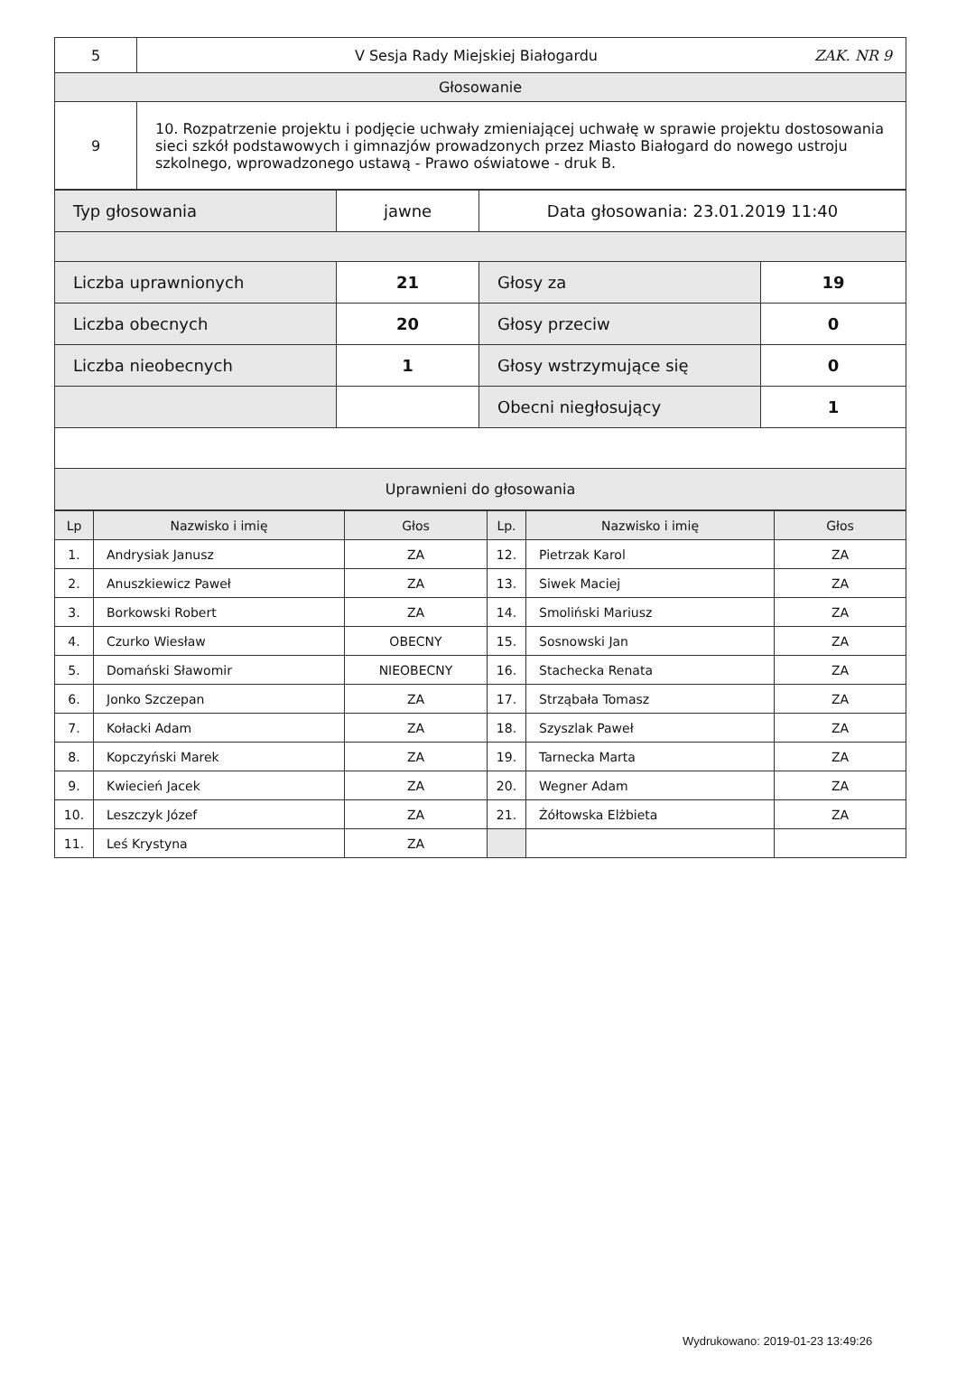| 5 | V Sesja Rady Miejskiej Białogardu ZAK. NR 9 |
| Głosowanie | |
| 9 | 10. Rozpatrzenie projektu i podjęcie uchwały zmieniającej uchwałę w sprawie projektu dostosowania sieci szkół podstawowych i gimnazjów prowadzonych przez Miasto Białogard do nowego ustroju szkolnego, wprowadzonego ustawą - Prawo oświatowe - druk B. |
| Typ głosowania | jawne | Data głosowania: 23.01.2019 11:40 | |
| Liczba uprawnionych | 21 | Głosy za | 19 |
| Liczba obecnych | 20 | Głosy przeciw | 0 |
| Liczba nieobecnych | 1 | Głosy wstrzymujące się | 0 |
| | | Obecni niegłosujący | 1 |
| Uprawnieni do głosowania | | | |
| Lp | Nazwisko i imię | Głos | Lp. | Nazwisko i imię | Głos |
| --- | --- | --- | --- | --- | --- |
| 1. | Andrysiak Janusz | ZA | 12. | Pietrzak Karol | ZA |
| 2. | Anuszkiewicz Paweł | ZA | 13. | Siwek Maciej | ZA |
| 3. | Borkowski Robert | ZA | 14. | Smoliński Mariusz | ZA |
| 4. | Czurko Wiesław | OBECNY | 15. | Sosnowski Jan | ZA |
| 5. | Domański Sławomir | NIEOBECNY | 16. | Stachecka Renata | ZA |
| 6. | Jonko Szczepan | ZA | 17. | Strząbała Tomasz | ZA |
| 7. | Kołacki Adam | ZA | 18. | Szyszlak Paweł | ZA |
| 8. | Kopczyński Marek | ZA | 19. | Tarnecka Marta | ZA |
| 9. | Kwiecień Jacek | ZA | 20. | Wegner Adam | ZA |
| 10. | Leszczyk Józef | ZA | 21. | Żółtowska Elżbieta | ZA |
| 11. | Leś Krystyna | ZA | | | |
Wydrukowano: 2019-01-23 13:49:26